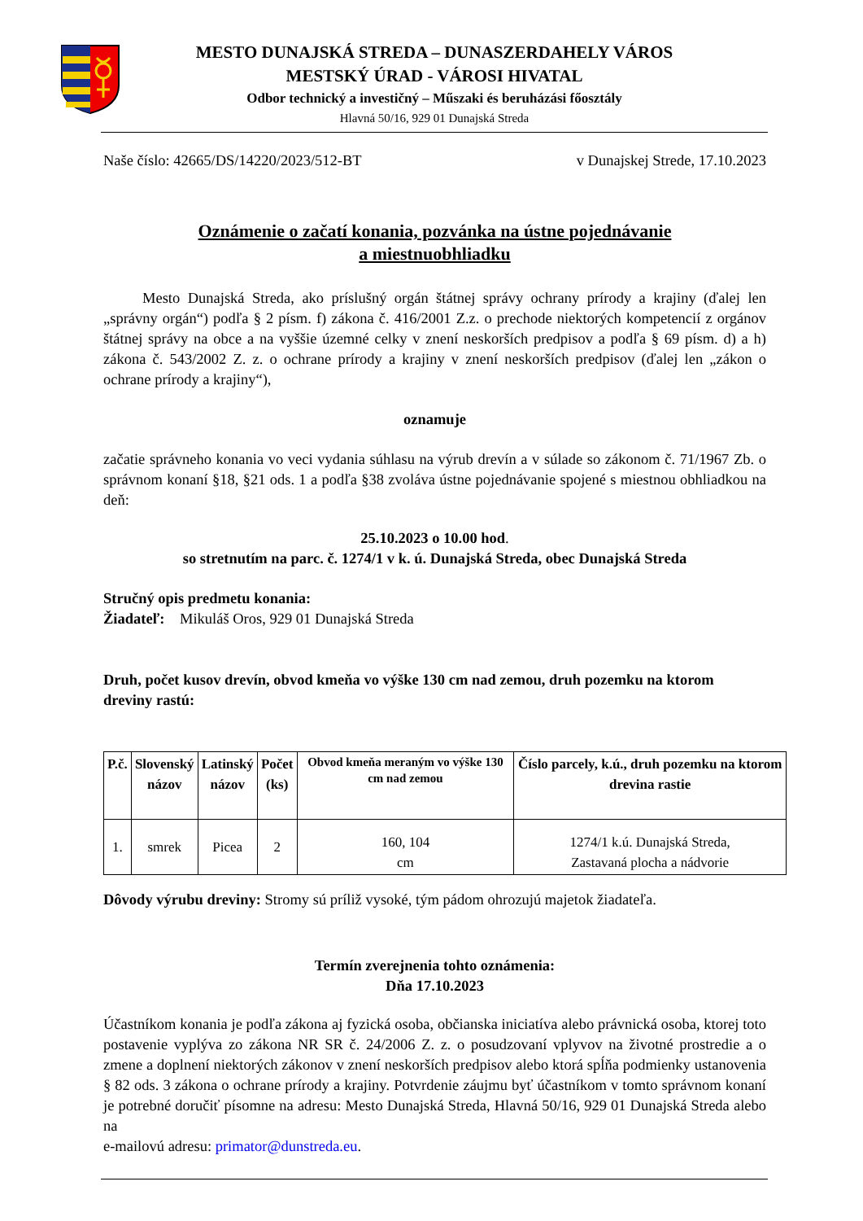MESTO DUNAJSKÁ STREDA – DUNASZERDAHELY VÁROS
MESTSKÝ ÚRAD - VÁROSI HIVATAL
Odbor technický a investičný – Műszaki és beruházási főosztály
Hlavná 50/16, 929 01 Dunajská Streda
Naše číslo: 42665/DS/14220/2023/512-BT v Dunajskej Strede, 17.10.2023
Oznámenie o začatí konania, pozvánka na ústne pojednávanie
a miestnuobhliadku
Mesto Dunajská Streda, ako príslušný orgán štátnej správy ochrany prírody a krajiny (ďalej len „správny orgán“) podľa § 2 písm. f) zákona č. 416/2001 Z.z. o prechode niektorých kompetencií z orgánov štátnej správy na obce a na vyššie územné celky v znení neskorších predpisov a podľa § 69 písm. d) a h) zákona č. 543/2002 Z. z. o ochrane prírody a krajiny v znení neskorších predpisov (ďalej len „zákon o ochrane prírody a krajiny“),
oznamuje
začatie správneho konania vo veci vydania súhlasu na výrub drevín a v súlade so zákonom č. 71/1967 Zb. o správnom konaní §18, §21 ods. 1 a podľa §38 zvoláva ústne pojednávanie spojené s miestnou obhliadkou na deň:
25.10.2023 o 10.00 hod.
so stretnutím na parc. č. 1274/1 v k. ú. Dunajská Streda, obec Dunajská Streda
Stručný opis predmetu konania:
Žiadateľ: Mikuláš Oros, 929 01 Dunajská Streda
Druh, počet kusov drevín, obvod kmeňa vo výške 130 cm nad zemou, druh pozemku na ktorom dreviny rastú:
| P.č. | Slovenský názov | Latinský názov | Počet (ks) | Obvod kmeňa meraným vo výške 130 cm nad zemou | Číslo parcely, k.ú., druh pozemku na ktorom drevina rastie |
| --- | --- | --- | --- | --- | --- |
| 1. | smrek | Picea | 2 | 160, 104 cm | 1274/1 k.ú. Dunajská Streda, Zastavaná plocha a nádvorie |
Dôvody výrubu dreviny: Stromy sú príliž vysoké, tým pádom ohrozujú majetok žiadateľa.
Termín zverejnenia tohto oznámenia:
Dňa 17.10.2023
Účastníkom konania je podľa zákona aj fyzická osoba, občianska iniciatíva alebo právnická osoba, ktorej toto postavenie vyplýva zo zákona NR SR č. 24/2006 Z. z. o posudzovaní vplyvov na životné prostredie a o zmene a doplnení niektorých zákonov v znení neskorších predpisov alebo ktorá spĺňa podmienky ustanovenia § 82 ods. 3 zákona o ochrane prírody a krajiny. Potvrdenie záujmu byť účastníkom v tomto správnom konaní je potrebné doručiť písomne na adresu: Mesto Dunajská Streda, Hlavná 50/16, 929 01 Dunajská Streda alebo na
e-mailovú adresu: primator@dunstreda.eu.